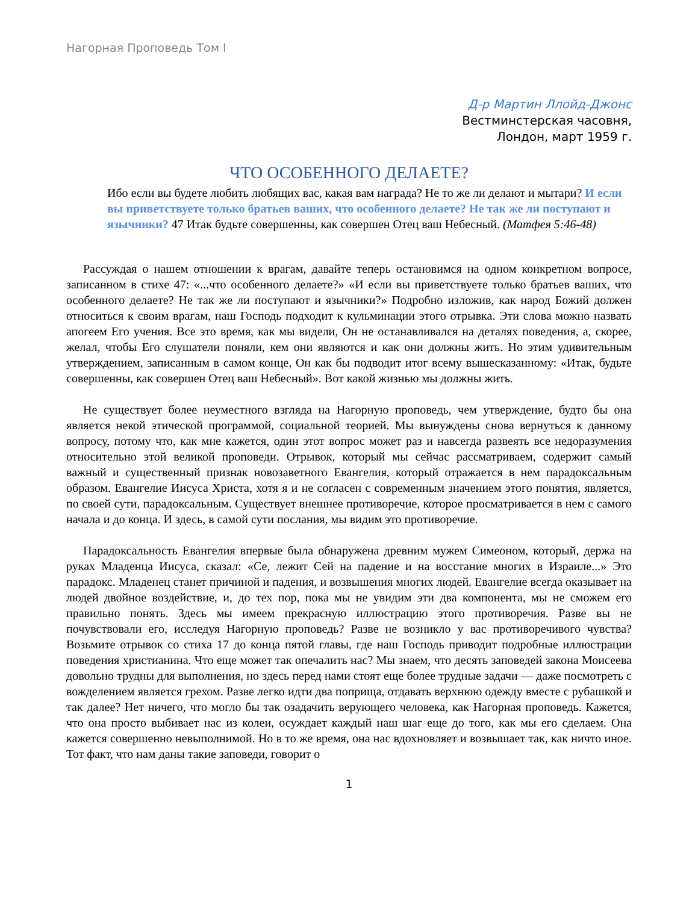Нагорная Проповедь Том I
Д-р Мартин Ллойд-Джонс
Вестминстерская часовня,
Лондон, март 1959 г.
ЧТО ОСОБЕННОГО ДЕЛАЕТЕ?
Ибо если вы будете любить любящих вас, какая вам награда? Не то же ли делают и мытари? И если вы приветствуете только братьев ваших, что особенного делаете? Не так же ли поступают и язычники? 47 Итак будьте совершенны, как совершен Отец ваш Небесный. (Матфея 5:46-48)
Рассуждая о нашем отношении к врагам, давайте теперь остановимся на одном конкретном вопросе, записанном в стихе 47: «...что особенного делаете?» «И если вы приветствуете только братьев ваших, что особенного делаете? Не так же ли поступают и язычники?» Подробно изложив, как народ Божий должен относиться к своим врагам, наш Господь подходит к кульминации этого отрывка. Эти слова можно назвать апогеем Его учения. Все это время, как мы видели, Он не останавливался на деталях поведения, а, скорее, желал, чтобы Его слушатели поняли, кем они являются и как они должны жить. Но этим удивительным утверждением, записанным в самом конце, Он как бы подводит итог всему вышесказанному: «Итак, будьте совершенны, как совершен Отец ваш Небесный». Вот какой жизнью мы должны жить.
Не существует более неуместного взгляда на Нагорную проповедь, чем утверждение, будто бы она является некой этической программой, социальной теорией. Мы вынуждены снова вернуться к данному вопросу, потому что, как мне кажется, один этот вопрос может раз и навсегда развеять все недоразумения относительно этой великой проповеди. Отрывок, который мы сейчас рассматриваем, содержит самый важный и существенный признак новозаветного Евангелия, который отражается в нем парадоксальным образом. Евангелие Иисуса Христа, хотя я и не согласен с современным значением этого понятия, является, по своей сути, парадоксальным. Существует внешнее противоречие, которое просматривается в нем с самого начала и до конца. И здесь, в самой сути послания, мы видим это противоречие.
Парадоксальность Евангелия впервые была обнаружена древним мужем Симеоном, который, держа на руках Младенца Иисуса, сказал: «Се, лежит Сей на падение и на восстание многих в Израиле...» Это парадокс. Младенец станет причиной и падения, и возвышения многих людей. Евангелие всегда оказывает на людей двойное воздействие, и, до тех пор, пока мы не увидим эти два компонента, мы не сможем его правильно понять. Здесь мы имеем прекрасную иллюстрацию этого противоречия. Разве вы не почувствовали его, исследуя Нагорную проповедь? Разве не возникло у вас противоречивого чувства? Возьмите отрывок со стиха 17 до конца пятой главы, где наш Господь приводит подробные иллюстрации поведения христианина. Что еще может так опечалить нас? Мы знаем, что десять заповедей закона Моисеева довольно трудны для выполнения, но здесь перед нами стоят еще более трудные задачи — даже посмотреть с вожделением является грехом. Разве легко идти два поприща, отдавать верхнюю одежду вместе с рубашкой и так далее? Нет ничего, что могло бы так озадачить верующего человека, как Нагорная проповедь. Кажется, что она просто выбивает нас из колеи, осуждает каждый наш шаг еще до того, как мы его сделаем. Она кажется совершенно невыполнимой. Но в то же время, она нас вдохновляет и возвышает так, как ничто иное. Тот факт, что нам даны такие заповеди, говорит о
1